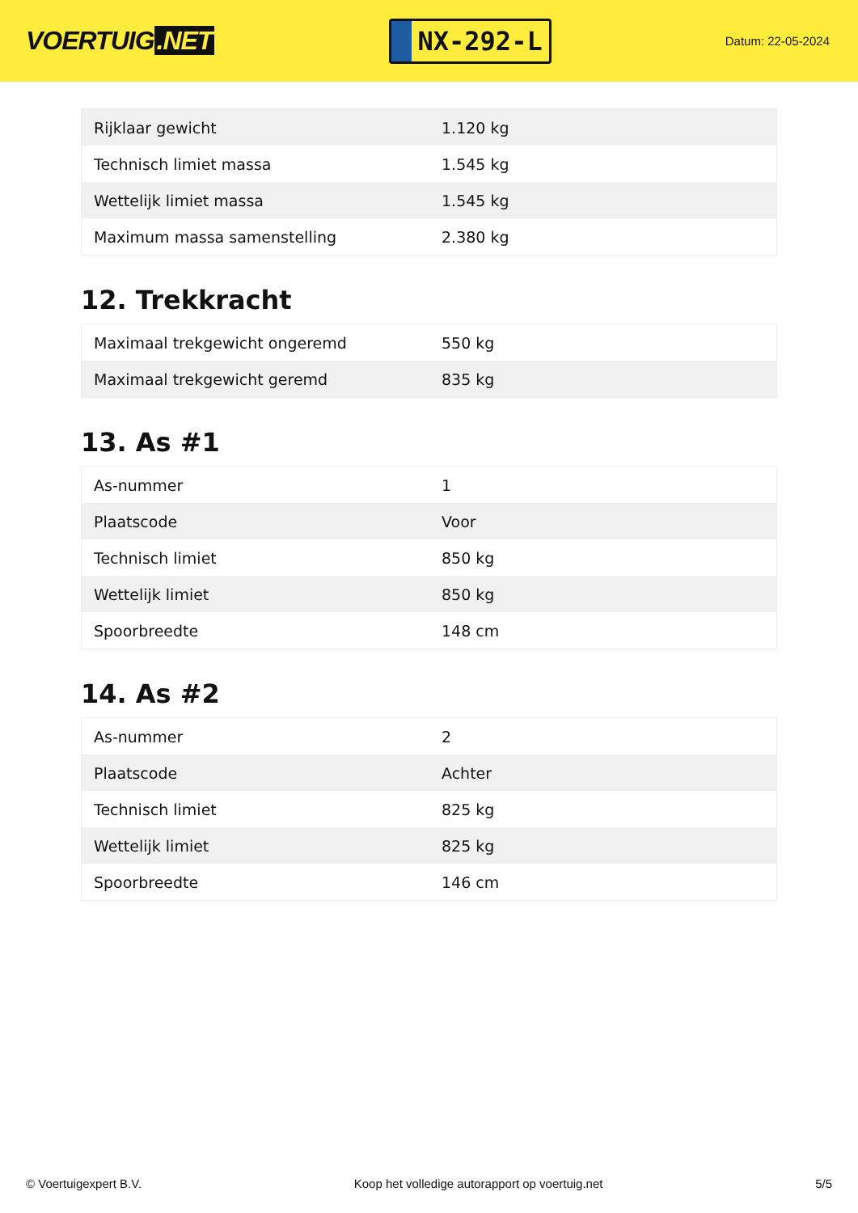VOERTUIG.NET
NX-292-L
Datum: 22-05-2024
| Rijklaar gewicht | 1.120 kg |
| Technisch limiet massa | 1.545 kg |
| Wettelijk limiet massa | 1.545 kg |
| Maximum massa samenstelling | 2.380 kg |
12. Trekkracht
| Maximaal trekgewicht ongeremd | 550 kg |
| Maximaal trekgewicht geremd | 835 kg |
13. As #1
| As-nummer | 1 |
| Plaatscode | Voor |
| Technisch limiet | 850 kg |
| Wettelijk limiet | 850 kg |
| Spoorbreedte | 148 cm |
14. As #2
| As-nummer | 2 |
| Plaatscode | Achter |
| Technisch limiet | 825 kg |
| Wettelijk limiet | 825 kg |
| Spoorbreedte | 146 cm |
© Voertuigexpert B.V. Koop het volledige autorapport op voertuig.net 5/5